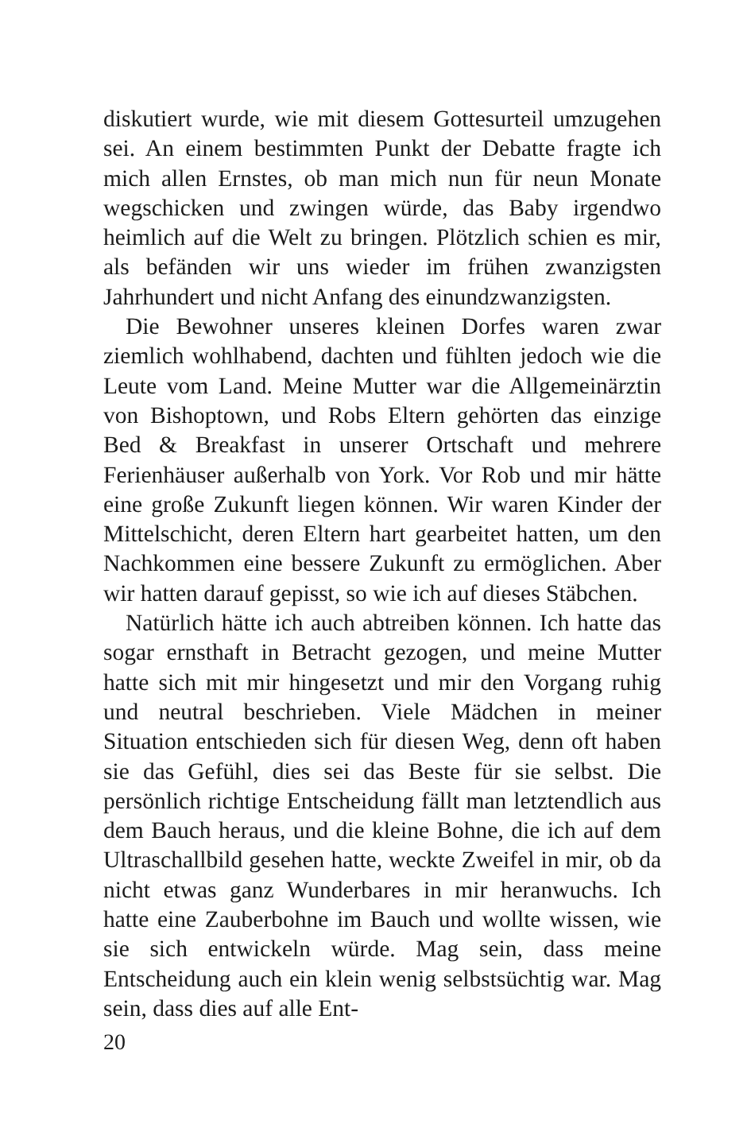diskutiert wurde, wie mit diesem Gottesurteil umzugehen sei. An einem bestimmten Punkt der Debatte fragte ich mich allen Ernstes, ob man mich nun für neun Monate wegschicken und zwingen würde, das Baby irgendwo heimlich auf die Welt zu bringen. Plötzlich schien es mir, als befänden wir uns wieder im frühen zwanzigsten Jahrhundert und nicht Anfang des einundzwanzigsten.
Die Bewohner unseres kleinen Dorfes waren zwar ziemlich wohlhabend, dachten und fühlten jedoch wie die Leute vom Land. Meine Mutter war die Allgemeinärztin von Bishoptown, und Robs Eltern gehörten das einzige Bed & Breakfast in unserer Ortschaft und mehrere Ferienhäuser außerhalb von York. Vor Rob und mir hätte eine große Zukunft liegen können. Wir waren Kinder der Mittelschicht, deren Eltern hart gearbeitet hatten, um den Nachkommen eine bessere Zukunft zu ermöglichen. Aber wir hatten darauf gepisst, so wie ich auf dieses Stäbchen.
Natürlich hätte ich auch abtreiben können. Ich hatte das sogar ernsthaft in Betracht gezogen, und meine Mutter hatte sich mit mir hingesetzt und mir den Vorgang ruhig und neutral beschrieben. Viele Mädchen in meiner Situation entschieden sich für diesen Weg, denn oft haben sie das Gefühl, dies sei das Beste für sie selbst. Die persönlich richtige Entscheidung fällt man letztendlich aus dem Bauch heraus, und die kleine Bohne, die ich auf dem Ultraschallbild gesehen hatte, weckte Zweifel in mir, ob da nicht etwas ganz Wunderbares in mir heranwuchs. Ich hatte eine Zauberbohne im Bauch und wollte wissen, wie sie sich entwickeln würde. Mag sein, dass meine Entscheidung auch ein klein wenig selbstsüchtig war. Mag sein, dass dies auf alle Ent-
20